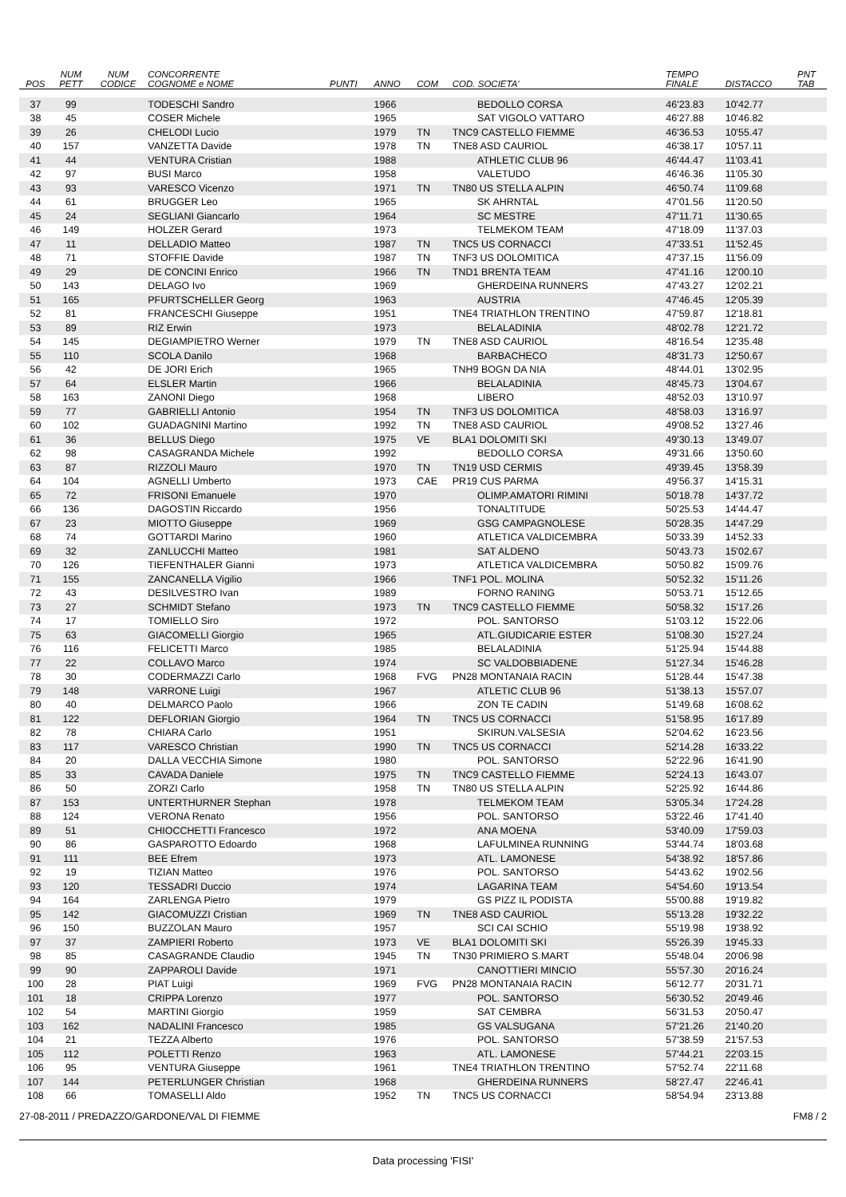| POS | NUM PETT | NUM CODICE | CONCORRENTE COGNOME e NOME | PUNTI | ANNO | COM | COD. SOCIETA' | TEMPO FINALE | DISTACCO | PNT TAB |
| --- | --- | --- | --- | --- | --- | --- | --- | --- | --- | --- |
| 37 | 99 | | TODESCHI Sandro | | 1966 | | BEDOLLO CORSA | 46'23.83 | 10'42.77 | |
| 38 | 45 | | COSER Michele | | 1965 | | SAT VIGOLO VATTARO | 46'27.88 | 10'46.82 | |
| 39 | 26 | | CHELODI Lucio | | 1979 | TN | TNC9 CASTELLO FIEMME | 46'36.53 | 10'55.47 | |
| 40 | 157 | | VANZETTA Davide | | 1978 | TN | TNE8 ASD CAURIOL | 46'38.17 | 10'57.11 | |
| 41 | 44 | | VENTURA Cristian | | 1988 | | ATHLETIC CLUB 96 | 46'44.47 | 11'03.41 | |
| 42 | 97 | | BUSI Marco | | 1958 | | VALETUDO | 46'46.36 | 11'05.30 | |
| 43 | 93 | | VARESCO Vicenzo | | 1971 | TN | TN80 US STELLA ALPIN | 46'50.74 | 11'09.68 | |
| 44 | 61 | | BRUGGER Leo | | 1965 | | SK AHRNTAL | 47'01.56 | 11'20.50 | |
| 45 | 24 | | SEGLIANI Giancarlo | | 1964 | | SC MESTRE | 47'11.71 | 11'30.65 | |
| 46 | 149 | | HOLZER Gerard | | 1973 | | TELMEKOM TEAM | 47'18.09 | 11'37.03 | |
| 47 | 11 | | DELLADIO Matteo | | 1987 | TN | TNC5 US CORNACCI | 47'33.51 | 11'52.45 | |
| 48 | 71 | | STOFFIE Davide | | 1987 | TN | TNF3 US DOLOMITICA | 47'37.15 | 11'56.09 | |
| 49 | 29 | | DE CONCINI Enrico | | 1966 | TN | TND1 BRENTA TEAM | 47'41.16 | 12'00.10 | |
| 50 | 143 | | DELAGO Ivo | | 1969 | | GHERDEINA RUNNERS | 47'43.27 | 12'02.21 | |
| 51 | 165 | | PFURTSCHELLER Georg | | 1963 | | AUSTRIA | 47'46.45 | 12'05.39 | |
| 52 | 81 | | FRANCESCHI Giuseppe | | 1951 | | TNE4 TRIATHLON TRENTINO | 47'59.87 | 12'18.81 | |
| 53 | 89 | | RIZ Erwin | | 1973 | | BELALADINIA | 48'02.78 | 12'21.72 | |
| 54 | 145 | | DEGIAMPIETRO Werner | | 1979 | TN | TNE8 ASD CAURIOL | 48'16.54 | 12'35.48 | |
| 55 | 110 | | SCOLA Danilo | | 1968 | | BARBACHECO | 48'31.73 | 12'50.67 | |
| 56 | 42 | | DE JORI Erich | | 1965 | | TNH9 BOGN DA NIA | 48'44.01 | 13'02.95 | |
| 57 | 64 | | ELSLER Martin | | 1966 | | BELALADINIA | 48'45.73 | 13'04.67 | |
| 58 | 163 | | ZANONI Diego | | 1968 | | LIBERO | 48'52.03 | 13'10.97 | |
| 59 | 77 | | GABRIELLI Antonio | | 1954 | TN | TNF3 US DOLOMITICA | 48'58.03 | 13'16.97 | |
| 60 | 102 | | GUADAGNINI Martino | | 1992 | TN | TNE8 ASD CAURIOL | 49'08.52 | 13'27.46 | |
| 61 | 36 | | BELLUS Diego | | 1975 | VE | BLA1 DOLOMITI SKI | 49'30.13 | 13'49.07 | |
| 62 | 98 | | CASAGRANDA Michele | | 1992 | | BEDOLLO CORSA | 49'31.66 | 13'50.60 | |
| 63 | 87 | | RIZZOLI Mauro | | 1970 | TN | TN19 USD CERMIS | 49'39.45 | 13'58.39 | |
| 64 | 104 | | AGNELLI Umberto | | 1973 | CAE | PR19 CUS PARMA | 49'56.37 | 14'15.31 | |
| 65 | 72 | | FRISONI Emanuele | | 1970 | | OLIMP.AMATORI RIMINI | 50'18.78 | 14'37.72 | |
| 66 | 136 | | DAGOSTIN Riccardo | | 1956 | | TONALTITUDE | 50'25.53 | 14'44.47 | |
| 67 | 23 | | MIOTTO Giuseppe | | 1969 | | GSG CAMPAGNOLESE | 50'28.35 | 14'47.29 | |
| 68 | 74 | | GOTTARDI Marino | | 1960 | | ATLETICA VALDICEMBRA | 50'33.39 | 14'52.33 | |
| 69 | 32 | | ZANLUCCHI Matteo | | 1981 | | SAT ALDENO | 50'43.73 | 15'02.67 | |
| 70 | 126 | | TIEFENTHALER Gianni | | 1973 | | ATLETICA VALDICEMBRA | 50'50.82 | 15'09.76 | |
| 71 | 155 | | ZANCANELLA Vigilio | | 1966 | | TNF1 POL. MOLINA | 50'52.32 | 15'11.26 | |
| 72 | 43 | | DESILVESTRO Ivan | | 1989 | | FORNO RANING | 50'53.71 | 15'12.65 | |
| 73 | 27 | | SCHMIDT Stefano | | 1973 | TN | TNC9 CASTELLO FIEMME | 50'58.32 | 15'17.26 | |
| 74 | 17 | | TOMIELLO Siro | | 1972 | | POL. SANTORSO | 51'03.12 | 15'22.06 | |
| 75 | 63 | | GIACOMELLI Giorgio | | 1965 | | ATL.GIUDICARIE ESTER | 51'08.30 | 15'27.24 | |
| 76 | 116 | | FELICETTI Marco | | 1985 | | BELALADINIA | 51'25.94 | 15'44.88 | |
| 77 | 22 | | COLLAVO Marco | | 1974 | | SC VALDOBBIADENE | 51'27.34 | 15'46.28 | |
| 78 | 30 | | CODERMAZZI Carlo | | 1968 | FVG | PN28 MONTANAIA RACIN | 51'28.44 | 15'47.38 | |
| 79 | 148 | | VARRONE Luigi | | 1967 | | ATLETIC CLUB 96 | 51'38.13 | 15'57.07 | |
| 80 | 40 | | DELMARCO Paolo | | 1966 | | ZON TE CADIN | 51'49.68 | 16'08.62 | |
| 81 | 122 | | DEFLORIAN Giorgio | | 1964 | TN | TNC5 US CORNACCI | 51'58.95 | 16'17.89 | |
| 82 | 78 | | CHIARA Carlo | | 1951 | | SKIRUN.VALSESIA | 52'04.62 | 16'23.56 | |
| 83 | 117 | | VARESCO Christian | | 1990 | TN | TNC5 US CORNACCI | 52'14.28 | 16'33.22 | |
| 84 | 20 | | DALLA VECCHIA Simone | | 1980 | | POL. SANTORSO | 52'22.96 | 16'41.90 | |
| 85 | 33 | | CAVADA Daniele | | 1975 | TN | TNC9 CASTELLO FIEMME | 52'24.13 | 16'43.07 | |
| 86 | 50 | | ZORZI Carlo | | 1958 | TN | TN80 US STELLA ALPIN | 52'25.92 | 16'44.86 | |
| 87 | 153 | | UNTERTHURNER Stephan | | 1978 | | TELMEKOM TEAM | 53'05.34 | 17'24.28 | |
| 88 | 124 | | VERONA Renato | | 1956 | | POL. SANTORSO | 53'22.46 | 17'41.40 | |
| 89 | 51 | | CHIOCCHETTI Francesco | | 1972 | | ANA MOENA | 53'40.09 | 17'59.03 | |
| 90 | 86 | | GASPAROTTO Edoardo | | 1968 | | LAFULMINEA RUNNING | 53'44.74 | 18'03.68 | |
| 91 | 111 | | BEE Efrem | | 1973 | | ATL. LAMONESE | 54'38.92 | 18'57.86 | |
| 92 | 19 | | TIZIAN Matteo | | 1976 | | POL. SANTORSO | 54'43.62 | 19'02.56 | |
| 93 | 120 | | TESSADRI Duccio | | 1974 | | LAGARINA TEAM | 54'54.60 | 19'13.54 | |
| 94 | 164 | | ZARLENGA Pietro | | 1979 | | GS PIZZ IL PODISTA | 55'00.88 | 19'19.82 | |
| 95 | 142 | | GIACOMUZZI Cristian | | 1969 | TN | TNE8 ASD CAURIOL | 55'13.28 | 19'32.22 | |
| 96 | 150 | | BUZZOLAN Mauro | | 1957 | | SCI CAI SCHIO | 55'19.98 | 19'38.92 | |
| 97 | 37 | | ZAMPIERI Roberto | | 1973 | VE | BLA1 DOLOMITI SKI | 55'26.39 | 19'45.33 | |
| 98 | 85 | | CASAGRANDE Claudio | | 1945 | TN | TN30 PRIMIERO S.MART | 55'48.04 | 20'06.98 | |
| 99 | 90 | | ZAPPAROLI Davide | | 1971 | | CANOTTIERI MINCIO | 55'57.30 | 20'16.24 | |
| 100 | 28 | | PIAT Luigi | | 1969 | FVG | PN28 MONTANAIA RACIN | 56'12.77 | 20'31.71 | |
| 101 | 18 | | CRIPPA Lorenzo | | 1977 | | POL. SANTORSO | 56'30.52 | 20'49.46 | |
| 102 | 54 | | MARTINI Giorgio | | 1959 | | SAT CEMBRA | 56'31.53 | 20'50.47 | |
| 103 | 162 | | NADALINI Francesco | | 1985 | | GS VALSUGANA | 57'21.26 | 21'40.20 | |
| 104 | 21 | | TEZZA Alberto | | 1976 | | POL. SANTORSO | 57'38.59 | 21'57.53 | |
| 105 | 112 | | POLETTI Renzo | | 1963 | | ATL. LAMONESE | 57'44.21 | 22'03.15 | |
| 106 | 95 | | VENTURA Giuseppe | | 1961 | | TNE4 TRIATHLON TRENTINO | 57'52.74 | 22'11.68 | |
| 107 | 144 | | PETERLUNGER Christian | | 1968 | | GHERDEINA RUNNERS | 58'27.47 | 22'46.41 | |
| 108 | 66 | | TOMASELLI Aldo | | 1952 | TN | TNC5 US CORNACCI | 58'54.94 | 23'13.88 | |
27-08-2011 / PREDAZZO/GARDONE/VAL DI FIEMME FM8 / 2
Data processing 'FISI'